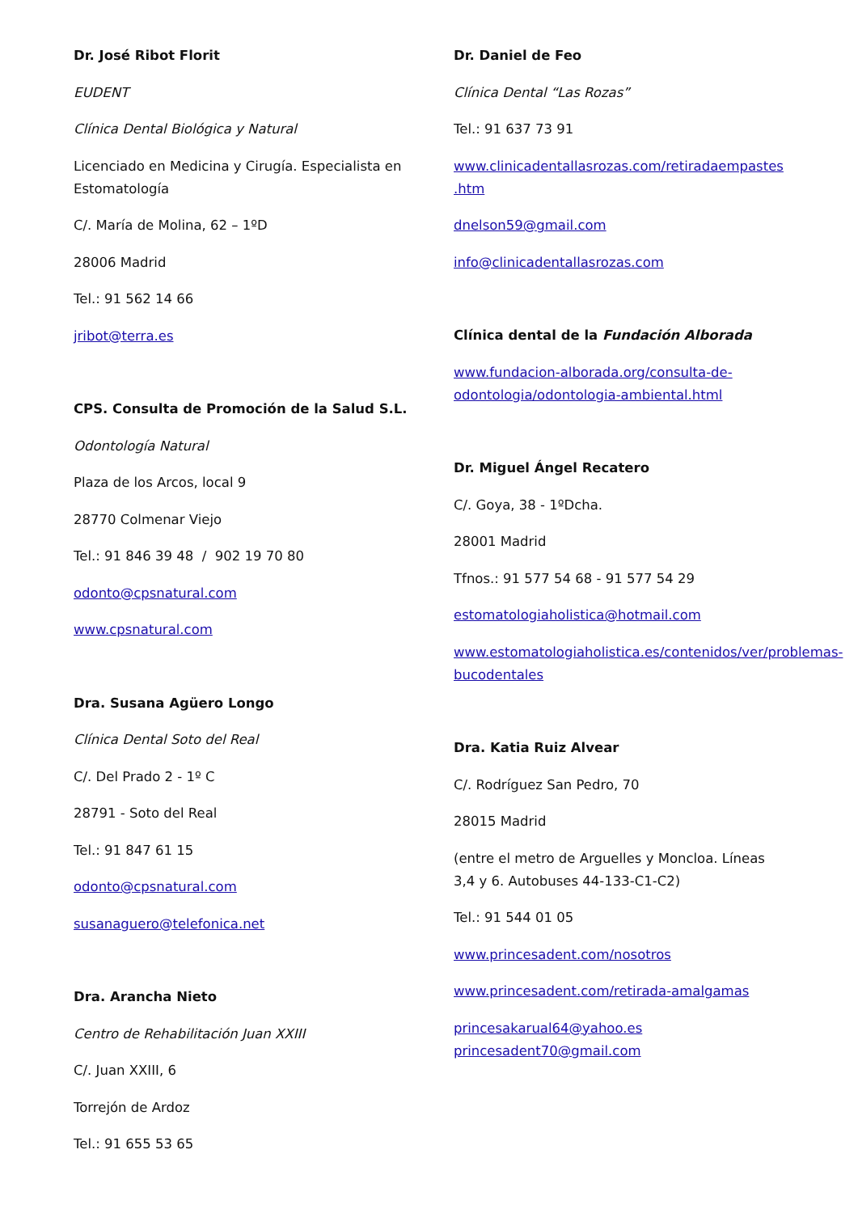Dr. José Ribot Florit
EUDENT
Clínica Dental Biológica y Natural
Licenciado en Medicina y Cirugía. Especialista en Estomatología
C/. María de Molina, 62 – 1ºD
28006 Madrid
Tel.: 91 562 14 66
jribot@terra.es
CPS. Consulta de Promoción de la Salud S.L.
Odontología Natural
Plaza de los Arcos, local 9
28770 Colmenar Viejo
Tel.: 91 846 39 48 / 902 19 70 80
odonto@cpsnatural.com
www.cpsnatural.com
Dra. Susana Agüero Longo
Clínica Dental Soto del Real
C/. Del Prado 2 - 1º C
28791 - Soto del Real
Tel.: 91 847 61 15
odonto@cpsnatural.com
susanaguero@telefonica.net
Dra. Arancha Nieto
Centro de Rehabilitación Juan XXIII
C/. Juan XXIII, 6
Torrejón de Ardoz
Tel.: 91 655 53 65
Dr. Daniel de Feo
Clínica Dental “Las Rozas”
Tel.: 91 637 73 91
www.clinicadentallasrozas.com/retiradaempastes .htm
dnelson59@gmail.com
info@clinicadentallasrozas.com
Clínica dental de la Fundación Alborada
www.fundacion-alborada.org/consulta-de-odontologia/odontologia-ambiental.html
Dr. Miguel Ángel Recatero
C/. Goya, 38 - 1ºDcha.
28001 Madrid
Tfnos.: 91 577 54 68 - 91 577 54 29
estomatologiaholistica@hotmail.com
www.estomatologiaholistica.es/contenidos/ver/problemas-bucodentales
Dra. Katia Ruiz Alvear
C/. Rodríguez San Pedro, 70
28015 Madrid
(entre el metro de Arguelles y Moncloa. Líneas 3,4 y 6. Autobuses 44-133-C1-C2)
Tel.: 91 544 01 05
www.princesadent.com/nosotros
www.princesadent.com/retirada-amalgamas
princesakarual64@yahoo.es
princesadent70@gmail.com